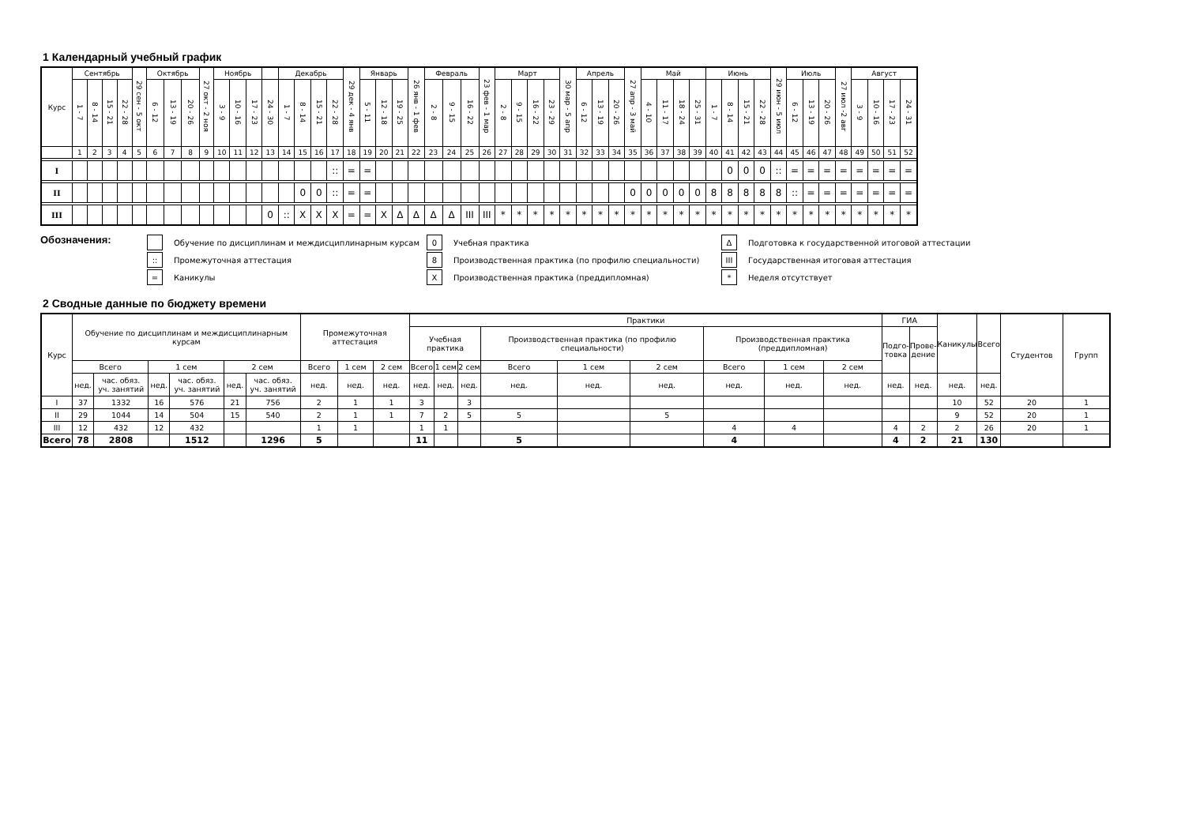1 Календарный учебный график
| Курс | Сентябрь | | | | 29 сен - 5 окт | Октябрь | | | 27 окт - 2 ноя | Ноябрь | | | | Декабрь | | | | 29 дек - 4 янв | Январь | | | 26 янв - 1 фев | Февраль | | | 23 фев - 1 мар | Март | | | | 30 мар - 5 апр | Апрель | | | 27 апр - 3 май | Май | | | | Июнь | | | | 29 июн - 5 июл | Июль | | | 27 июл -2 авг | Август | | | |
| --- | --- | --- | --- | --- | --- | --- | --- | --- | --- | --- | --- | --- | --- | --- | --- | --- | --- | --- | --- | --- | --- | --- | --- | --- | --- | --- | --- | --- | --- | --- | --- | --- | --- | --- | --- | --- | --- | --- | --- | --- | --- | --- | --- | --- | --- | --- | --- | --- | --- | --- | --- | --- |
| | 1 - 7 | 8 - 14 | 15 - 21 | 22 - 28 | | 6 - 12 | 13 - 19 | 20 - 26 | | 3 - 9 | 10 - 16 | 17 - 23 | 24 - 30 | 1 - 7 | 8 - 14 | 15 - 21 | 22 - 28 | | 5 - 11 | 12 - 18 | 19 - 25 | | 2 - 8 | 9 - 15 | 16 - 22 | | 2 - 8 | 9 - 15 | 16 - 22 | 23 - 29 | | 6 - 12 | 13 - 19 | 20 - 26 | | 4 - 10 | 11 - 17 | 18 - 24 | 25 - 31 | 1 - 7 | 8 - 14 | 15 - 21 | 22 - 28 | | 6 - 12 | 13 - 19 | 20 - 26 | | 3 - 9 | 10 - 16 | 17 - 23 | 24 - 31 |
| | 1 | 2 | 3 | 4 | 5 | 6 | 7 | 8 | 9 | 10 | 11 | 12 | 13 | 14 | 15 | 16 | 17 | 18 | 19 | 20 | 21 | 22 | 23 | 24 | 25 | 26 | 27 | 28 | 29 | 30 | 31 | 32 | 33 | 34 | 35 | 36 | 37 | 38 | 39 | 40 | 41 | 42 | 43 | 44 | 45 | 46 | 47 | 48 | 49 | 50 | 51 | 52 |
| I | | | | | | | | | | | | | | | | | :: | = | = | | | | | | | | | | | | | | | | | | | | | | 0 | 0 | 0 | :: | = | = | = | = | = | = | = | = |
| II | | | | | | | | | | | | | | | 0 | 0 | :: | = | = | | | | | | | | | | | | | | | | 0 | 0 | 0 | 0 | 0 | 8 | 8 | 8 | 8 | 8 | :: | = | = | = | = | = | = | = |
| III | | | | | | | | | | | | | 0 | :: | X | X | X | = | = | X | Δ | Δ | Δ | Δ | III | III | * | * | * | * | * | * | * | * | * | * | * | * | * | * | * | * | * | * | * | * | * | * | * | * | * | * |
Обозначения:
Обучение по дисциплинам и междисциплинарным курсам
:: Промежуточная аттестация
= Каникулы
0 Учебная практика
8 Производственная практика (по профилю специальности)
X Производственная практика (преддипломная)
Δ Подготовка к государственной итоговой аттестации
III Государственная итоговая аттестация
* Неделя отсутствует
2 Сводные данные по бюджету времени
| Курс | Обучение по дисциплинам и междисциплинарным курсам | | | | | | Промежуточная аттестация | | | Практики | | | | | | | | | ГИА | | Каникулы | Всего | Студентов | Групп |
| --- | --- | --- | --- | --- | --- | --- | --- | --- | --- | --- | --- | --- | --- | --- | --- | --- | --- | --- | --- | --- | --- | --- | --- | --- |
| | | | | | | | | | | Учебная практика | | | Производственная практика (по профилю специальности) | | | Производственная практика (преддипломная) | | | Подго- товка | Прове- дение | | | | |
| | Всего | | 1 сем | | 2 сем | | Всего | 1 сем | 2 сем | Всего | 1 сем | 2 сем | Всего | 1 сем | 2 сем | Всего | 1 сем | 2 сем | | | | | | |
| | нед. | час. обяз. уч. занятий | нед. | час. обяз. уч. занятий | нед. | час. обяз. уч. занятий | нед. | нед. | нед. | нед. | нед. | нед. | нед. | нед. | нед. | нед. | нед. | нед. | нед. | нед. | нед. | нед. | | |
| I | 37 | 1332 | 16 | 576 | 21 | 756 | 2 | 1 | 1 | 3 | | 3 | | | | | | | | | 10 | 52 | 20 | 1 |
| II | 29 | 1044 | 14 | 504 | 15 | 540 | 2 | 1 | 1 | 7 | 2 | 5 | 5 | | 5 | | | | | | 9 | 52 | 20 | 1 |
| III | 12 | 432 | 12 | 432 | | | 1 | 1 | | 1 | 1 | | | | | 4 | 4 | | 4 | 2 | 2 | 26 | 20 | 1 |
| Всего | 78 | 2808 | | 1512 | | 1296 | 5 | | | 11 | | | 5 | | | 4 | | | 4 | 2 | 21 | 130 | | |